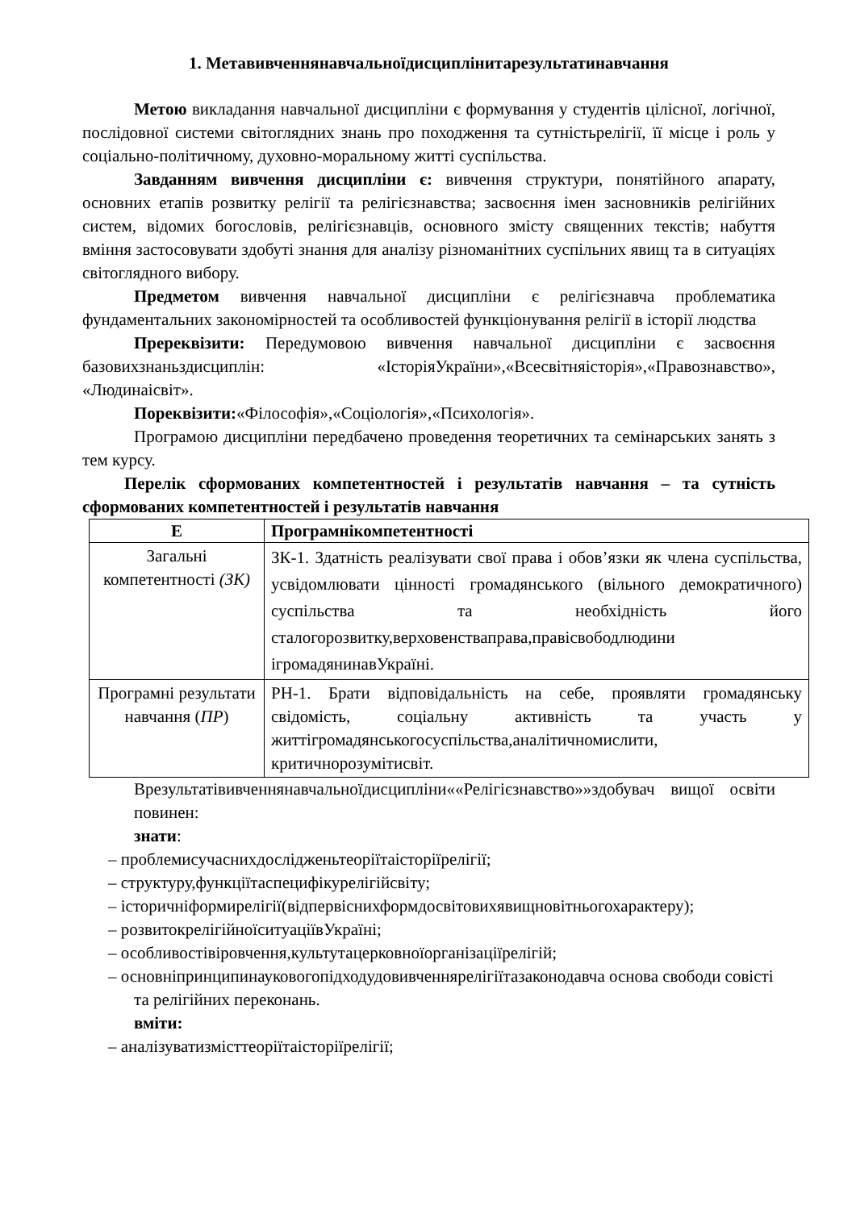1. Метавивченнянавчальноїдисциплінитарезультатинавчання
Метою викладання навчальної дисципліни є формування у студентів цілісної, логічної, послідовної системи світоглядних знань про походження та сутністьрелігії, її місце і роль у соціально-політичному, духовно-моральному житті суспільства.
Завданням вивчення дисципліни є: вивчення структури, понятійного апарату, основних етапів розвитку релігії та релігієзнавства; засвоєння імен засновників релігійних систем, відомих богословів, релігієзнавців, основного змісту священних текстів; набуття вміння застосовувати здобуті знання для аналізу різноманітних суспільних явищ та в ситуаціях світоглядного вибору.
Предметом вивчення навчальної дисципліни є релігієзнавча проблематика фундаментальних закономірностей та особливостей функціонування релігії в історії людства
Пререквізити: Передумовою вивчення навчальної дисципліни є засвоєння базовихзнаньздисциплін: «ІсторіяУкраїни»,«Всесвітняісторія»,«Правознавство», «Людинаісвіт».
Пореквізити:«Філософія»,«Соціологія»,«Психологія».
Програмою дисципліни передбачено проведення теоретичних та семінарських занять з тем курсу.
Перелік сформованих компетентностей і результатів навчання – та сутність сформованих компетентностей і результатів навчання
| Е | Програмнікомпетентності |
| --- | --- |
| Загальні компетентності (ЗК) | ЗК-1. Здатність реалізувати свої права і обов’язки як члена суспільства, усвідомлювати цінності громадянського (вільного демократичного) суспільства та необхідність його сталогорозвитку,верховенстваправа,правісвободлюдини ігромадянинавУкраїні. |
| Програмні результати навчання ( ПР ) | РН-1. Брати відповідальність на себе, проявляти громадянську свідомість, соціальну активність та участь у життігромадянськогосуспільства,аналітичномислити, критичнорозумітисвіт. |
Врезультатівивченнянавчальноїдисципліни««Релігієзнавство»»здобувач вищої освіти повинен:
знати:
– проблемисучаснихдослідженьтеоріїтаісторіїрелігії;
– структуру,функціїтаспецифікурелігійсвіту;
– історичніформирелігії(відпервіснихформдосвітовихявищновітньогохарактеру);
– розвитокрелігійноїситуаціївУкраїні;
– особливостівіровчення,культутацерковноїорганізаціїрелігій;
– основніпринципинауковогопідходудовивченнярелігіїтазаконодавча основа свободи совісті та релігійних переконань.
вміти:
– аналізуватизмісттеоріїтаісторіїрелігії;